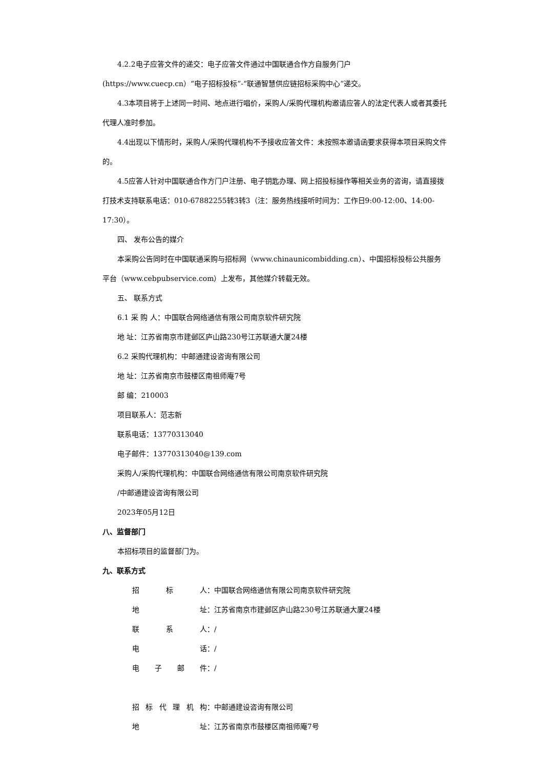4.2.2电子应答文件的递交：电子应答文件通过中国联通合作方自服务门户
(https://www.cuecp.cn）“电子招标投标”-“联通智慧供应链招标采购中心”递交。
4.3本项目将于上述同一时间、地点进行唱价，采购人/采购代理机构邀请应答人的法定代表人或者其委托代理人准时参加。
4.4出现以下情形时，采购人/采购代理机构不予接收应答文件：未按照本邀请函要求获得本项目采购文件的。
4.5应答人针对中国联通合作方门户注册、电子钥匙办理、网上招投标操作等相关业务的咨询，请直接拨打技术支持联系电话：010-67882255转3转3（注：服务热线接听时间为：工作日9:00-12:00、14:00-17:30）。
四、 发布公告的媒介
本采购公告同时在中国联通采购与招标网（www.chinaunicombidding.cn）、中国招标投标公共服务平台（www.cebpubservice.com）上发布，其他媒介转载无效。
五、 联系方式
6.1 采 购 人：中国联合网络通信有限公司南京软件研究院
地 址：江苏省南京市建邺区庐山路230号江苏联通大厦24楼
6.2 采购代理机构：中邮通建设咨询有限公司
地 址：江苏省南京市鼓楼区南祖师庵7号
邮 编：210003
项目联系人：范志新
联系电话：13770313040
电子邮件：13770313040@139.com
采购人/采购代理机构：中国联合网络通信有限公司南京软件研究院
/中邮通建设咨询有限公司
2023年05月12日
八、监督部门
本招标项目的监督部门为。
九、联系方式
招 标 人： 中国联合网络通信有限公司南京软件研究院
地 址： 江苏省南京市建邺区庐山路230号江苏联通大厦24楼
联 系 人： /
电 话： /
电 子 邮 件： /
招 标 代 理 机 构： 中邮通建设咨询有限公司
地 址： 江苏省南京市鼓楼区南祖师庵7号